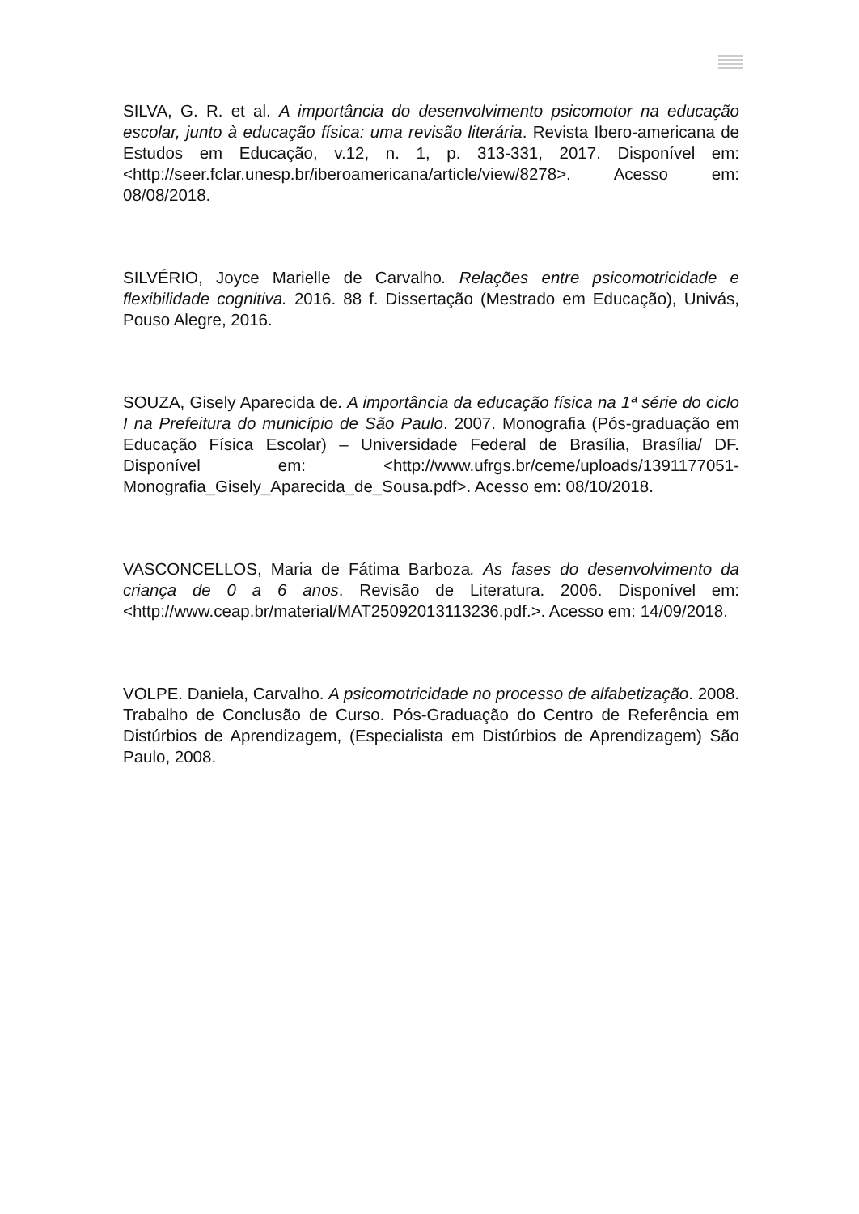SILVA, G. R. et al. A importância do desenvolvimento psicomotor na educação escolar, junto à educação física: uma revisão literária. Revista Ibero-americana de Estudos em Educação, v.12, n. 1, p. 313-331, 2017. Disponível em:<http://seer.fclar.unesp.br/iberoamericana/article/view/8278>. Acesso em: 08/08/2018.
SILVÉRIO, Joyce Marielle de Carvalho. Relações entre psicomotricidade e flexibilidade cognitiva. 2016. 88 f. Dissertação (Mestrado em Educação), Univás, Pouso Alegre, 2016.
SOUZA, Gisely Aparecida de. A importância da educação física na 1ª série do ciclo I na Prefeitura do município de São Paulo. 2007. Monografia (Pós-graduação em Educação Física Escolar) – Universidade Federal de Brasília, Brasília/ DF. Disponível em: <http://www.ufrgs.br/ceme/uploads/1391177051-Monografia_Gisely_Aparecida_de_Sousa.pdf>. Acesso em: 08/10/2018.
VASCONCELLOS, Maria de Fátima Barboza. As fases do desenvolvimento da criança de 0 a 6 anos. Revisão de Literatura. 2006. Disponível em: <http://www.ceap.br/material/MAT25092013113236.pdf.>. Acesso em: 14/09/2018.
VOLPE. Daniela, Carvalho. A psicomotricidade no processo de alfabetização. 2008. Trabalho de Conclusão de Curso. Pós-Graduação do Centro de Referência em Distúrbios de Aprendizagem, (Especialista em Distúrbios de Aprendizagem) São Paulo, 2008.